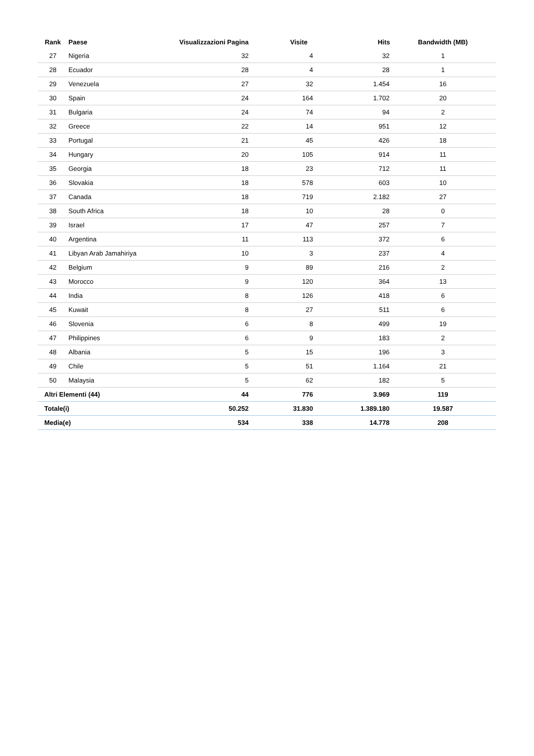| Rank | Paese | Visualizzazioni Pagina | Visite | Hits | Bandwidth (MB) |
| --- | --- | --- | --- | --- | --- |
| 27 | Nigeria | 32 | 4 | 32 | 1 |
| 28 | Ecuador | 28 | 4 | 28 | 1 |
| 29 | Venezuela | 27 | 32 | 1.454 | 16 |
| 30 | Spain | 24 | 164 | 1.702 | 20 |
| 31 | Bulgaria | 24 | 74 | 94 | 2 |
| 32 | Greece | 22 | 14 | 951 | 12 |
| 33 | Portugal | 21 | 45 | 426 | 18 |
| 34 | Hungary | 20 | 105 | 914 | 11 |
| 35 | Georgia | 18 | 23 | 712 | 11 |
| 36 | Slovakia | 18 | 578 | 603 | 10 |
| 37 | Canada | 18 | 719 | 2.182 | 27 |
| 38 | South Africa | 18 | 10 | 28 | 0 |
| 39 | Israel | 17 | 47 | 257 | 7 |
| 40 | Argentina | 11 | 113 | 372 | 6 |
| 41 | Libyan Arab Jamahiriya | 10 | 3 | 237 | 4 |
| 42 | Belgium | 9 | 89 | 216 | 2 |
| 43 | Morocco | 9 | 120 | 364 | 13 |
| 44 | India | 8 | 126 | 418 | 6 |
| 45 | Kuwait | 8 | 27 | 511 | 6 |
| 46 | Slovenia | 6 | 8 | 499 | 19 |
| 47 | Philippines | 6 | 9 | 183 | 2 |
| 48 | Albania | 5 | 15 | 196 | 3 |
| 49 | Chile | 5 | 51 | 1.164 | 21 |
| 50 | Malaysia | 5 | 62 | 182 | 5 |
| Altri Elementi (44) | | 44 | 776 | 3.969 | 119 |
| Totale(i) | | 50.252 | 31.830 | 1.389.180 | 19.587 |
| Media(e) | | 534 | 338 | 14.778 | 208 |